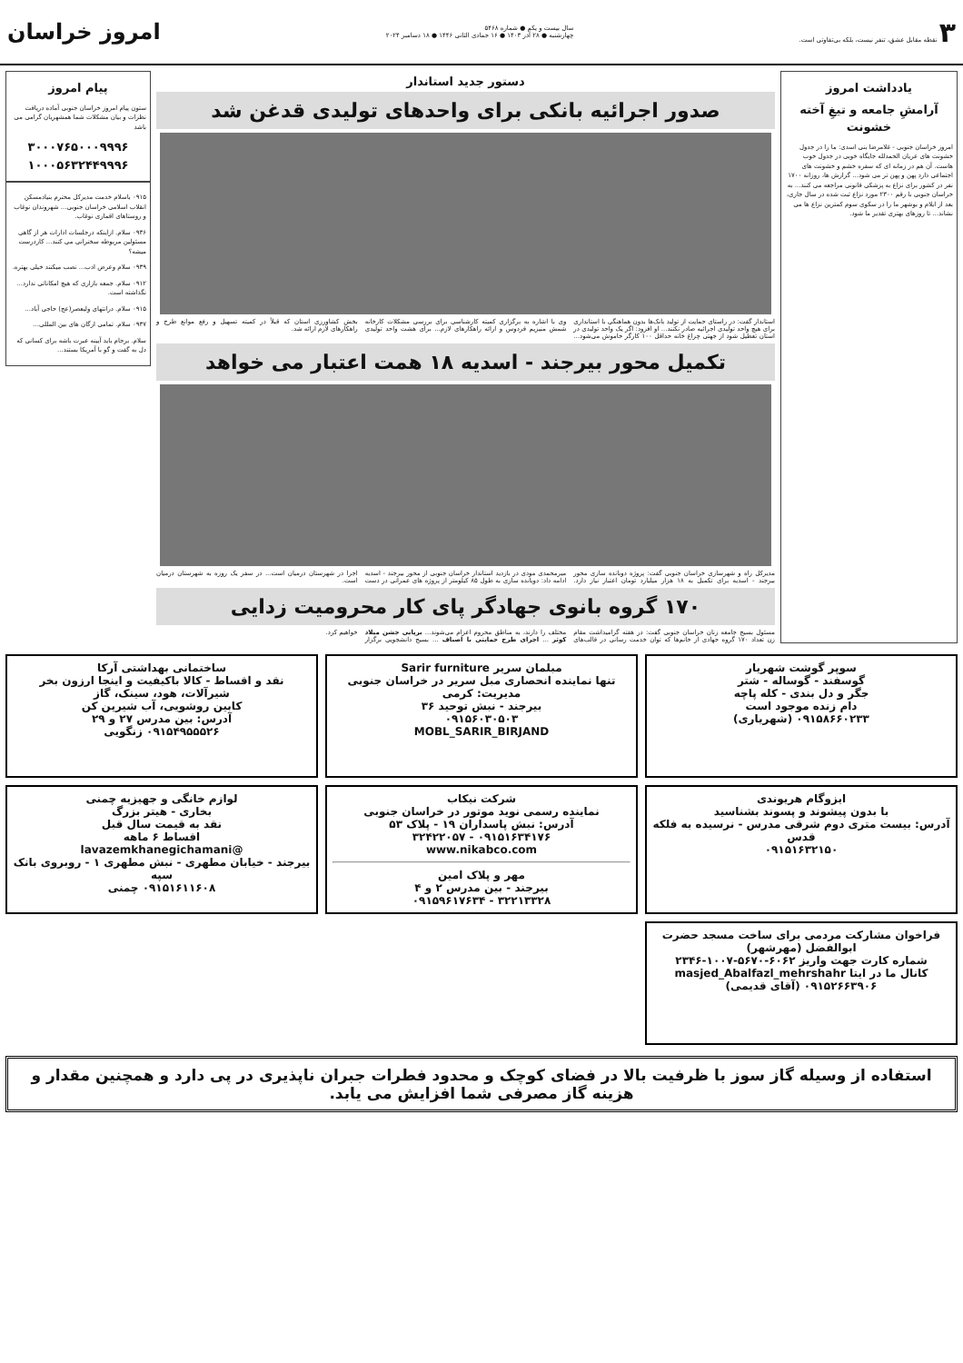۳ نقطه مقابل عشق، تنفر نیست، بلکه بی‌تفاوتی است.
سال بیست و یکم ● شماره ۵۴۶۸
چهارشنبه ● ۲۸ آذر ۱۴۰۳ ● ۱۶ جمادی الثانی ۱۴۴۶ ● ۱۸ دسامبر ۲۰۲۴
امروز خراسان
یادداشت امروز
آرامشِ جامعه و تیغِ آخته خشونت
امروز خراسان جنوبی - غلامرضا بنی اسدی: ما را در جدول خشونت های عریان الحمدلله جایگاه خوبی در جدول خوب هاست. آن هم در زمانه ای که سفره خشم و خشونت های اجتماعی دارد پهن و پهن تر می شود... گزارش ها، روزانه ۱۷۰۰ نفر در کشور برای نزاع به پزشکی قانونی مراجعه می کنند... به خراسان جنوبی با رقم ۲۳۰۰ مورد نزاع ثبت شده در سال جاری، بعد از ایلام و بوشهر ما را در سکوی سوم کمترین نزاع ها می نشاند... تا روزهای بهتری تقدیر ما شود.
دستور جدید استاندار
صدور اجرائیه بانکی برای واحدهای تولیدی قدغن شد
استاندار گفت: در راستای حمایت از تولید بانک‌ها بدون هماهنگی با استانداری برای هیچ واحد تولیدی اجرائیه صادر نکنند... او افزود: اگر یک واحد تولیدی در استان تعطیل شود از جهتی چراغ خانه حداقل ۱۰۰ کارگر خاموش می‌شود... وی با اشاره به برگزاری کمیته کارشناسی برای بررسی مشکلات کارخانه شمش منیزیم فردوس و ارائه راهکارهای لازم... برای هشت واحد تولیدی بخش کشاورزی استان که قبلاً در کمیته تسهیل و رفع موانع طرح و راهکارهای لازم ارائه شد.
تکمیل محور بیرجند - اسدیه ۱۸ همت اعتبار می خواهد
مدیرکل راه و شهرسازی خراسان جنوبی گفت: پروژه دوبانده سازی محور بیرجند - اسدیه برای تکمیل به ۱۸ هزار میلیارد تومان اعتبار نیاز دارد. میرمحمدی مودی در بازدید استاندار خراسان جنوبی از محور بیرجند - اسدیه ادامه داد: دوبانده سازی به طول ۸۵ کیلومتر از پروژه های عمرانی در دست اجرا در شهرستان درمیان است... در سفر یک روزه به شهرستان درمیان است.
۱۷۰ گروه بانوی جهادگر پای کار محرومیت زدایی
مسئول بسیج جامعه زنان خراسان جنوبی گفت: در هفته گرامیداشت مقام زن تعداد ۱۷۰ گروه جهادی از خانم‌ها که توان خدمت رسانی در قالب‌های مختلف را دارند، به مناطق محروم اعزام می‌شوند... برپایی جشن میلاد کوثر ... اجرای طرح حمایتی با اصناف ... بسیج دانشجویی برگزار خواهیم کرد.
پیام امروز
ستون پیام امروز خراسان جنوبی آماده دریافت نظرات و بیان مشکلات شما همشهریان گرامی می باشد
۳۰۰۰۷۶۵۰۰۰۹۹۹۶
۱۰۰۰۵۶۳۲۴۴۹۹۹۶
۰۹۱۵ باسلام خدمت مدیرکل محترم بنیادمسکن انقلاب اسلامی خراسان جنوبی... شهروندان نوغاب و روستاهای اقماری نوغاب.
۰۹۳۶ سلام. ازاینکه درجلسات ادارات هر از گاهی مسئولین مربوطه سخنرانی می کنند... کاردرست میشه؟
۰۹۳۹ سلام وعرض ادب... نصب میکنند خیلی بهتره.
۰۹۱۲ سلام. جمعه بازاری که هیچ امکاناتی ندارد... نگذاشته است.
۰۹۱۵ سلام. درانتهای ولیعصر(عج) حاجی آباد...
۰۹۳۷ سلام. تمامی ارگان های بین المللی...
سلام. برجام باید آیینه عبرت باشه برای کسانی که دل به گفت و گو با آمریکا بستند...
سوپر گوشت شهریار
گوسفند - گوساله - شتر
جگر و دل بندی - کله پاچه
دام زنده موجود است
۰۹۱۵۸۶۶۰۲۳۳ (شهریاری)
مبلمان سریر Sarir furniture
تنها نماینده انحصاری مبل سریر در خراسان جنوبی
مدیریت: کرمی
بیرجند - نبش توحید ۳۶
۰۹۱۵۶۰۳۰۵۰۳
MOBL_SARIR_BIRJAND
ساختمانی بهداشتی آرکا
نقد و اقساط - کالا باکیفیت و اینجا ارزون بخر
شیرآلات، هود، سینک، گاز
کابین روشویی، آب شیرین کن
آدرس: بین مدرس ۲۷ و ۲۹
۰۹۱۵۴۹۵۵۵۲۶ زنگویی
ایزوگام هریوندی
با بدون پیشوند و پسوند بشناسید
آدرس: بیست متری دوم شرقی مدرس - نرسیده به فلکه قدس
۰۹۱۵۱۶۳۲۱۵۰
شرکت نیکاب
نماینده رسمی نوید موتور در خراسان جنوبی
آدرس: نبش پاسداران ۱۹ - پلاک ۵۳
۰۹۱۵۱۶۳۴۱۷۶ - ۳۲۴۲۲۰۵۷
www.nikabco.com
مهر و پلاک امین
بیرجند - بین مدرس ۲ و ۴
۳۲۲۱۳۳۲۸ - ۰۹۱۵۹۶۱۷۶۳۴
لوازم خانگی و جهیزیه چمنی
بخاری - هیتر بزرگ
نقد به قیمت سال قبل
اقساط ۶ ماهه
@lavazemkhanegichamani
بیرجند - خیابان مطهری - نبش مطهری ۱ - روبروی بانک سپه
۰۹۱۵۱۶۱۱۶۰۸ چمنی
فراخوان مشارکت مردمی برای ساخت مسجد حضرت ابوالفضل (مهرشهر)
شماره کارت جهت واریز ۶۰۶۲-۵۶۷۰-۱۰۰۷-۲۳۴۶
کانال ما در ایتا masjed_Abalfazl_mehrshahr
۰۹۱۵۲۶۶۳۹۰۶ (آقای قدیمی)
استفاده از وسیله گاز سوز با ظرفیت بالا در فضای کوچک و محدود فطرات جبران ناپذیری در پی دارد و همچنین مقدار و هزینه گاز مصرفی شما افزایش می یابد.